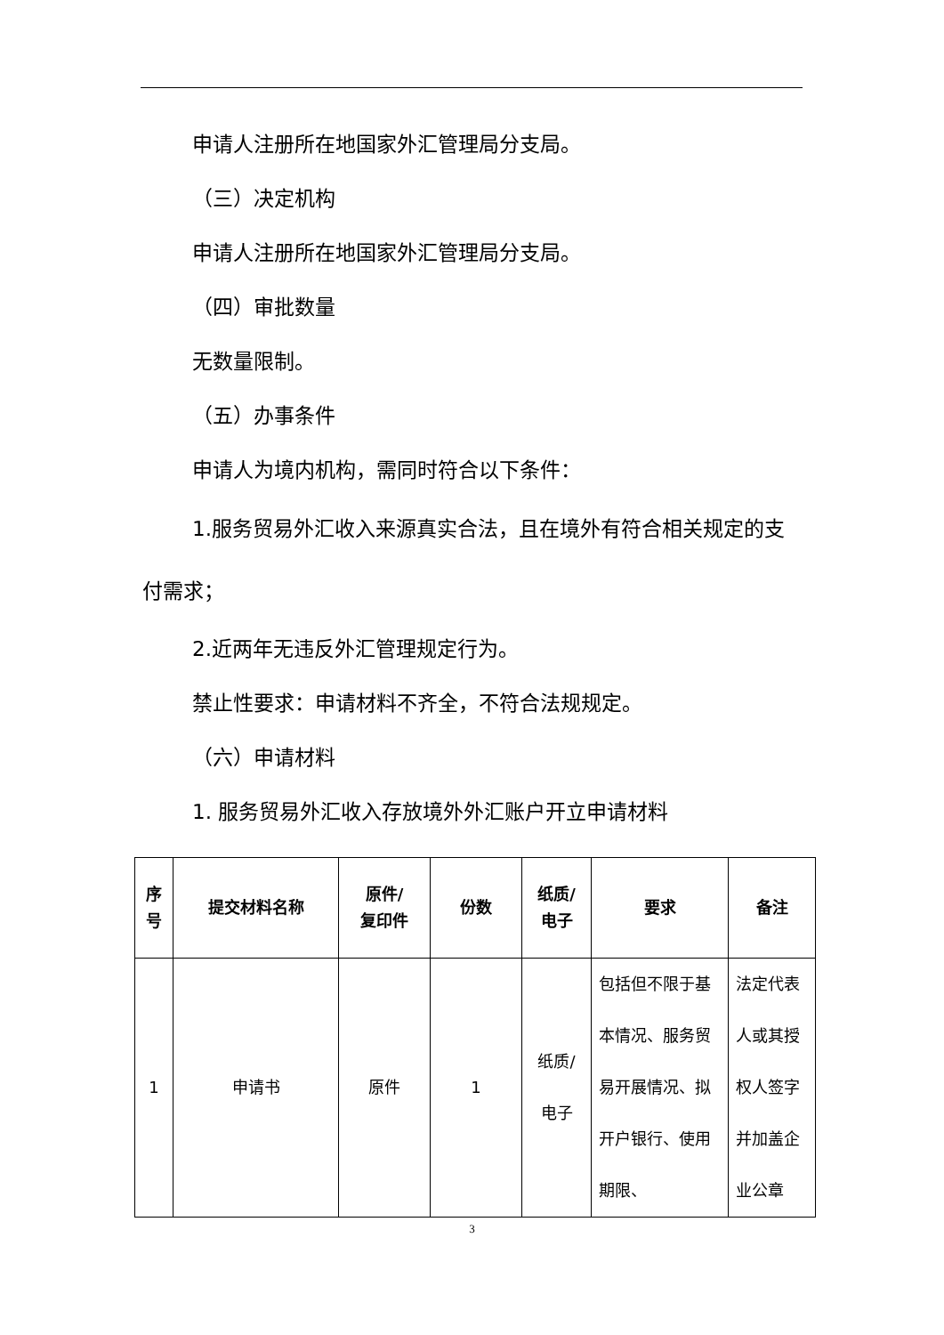申请人注册所在地国家外汇管理局分支局。
（三）决定机构
申请人注册所在地国家外汇管理局分支局。
（四）审批数量
无数量限制。
（五）办事条件
申请人为境内机构，需同时符合以下条件：
1.服务贸易外汇收入来源真实合法，且在境外有符合相关规定的支付需求；
2.近两年无违反外汇管理规定行为。
禁止性要求：申请材料不齐全，不符合法规规定。
（六）申请材料
1. 服务贸易外汇收入存放境外外汇账户开立申请材料
| 序 号 | 提交材料名称 | 原件/ 复印件 | 份数 | 纸质/ 电子 | 要求 | 备注 |
| --- | --- | --- | --- | --- | --- | --- |
| 1 | 申请书 | 原件 | 1 | 纸质/ 电子 | 包括但不限于基本情况、服务贸易开展情况、拟开户银行、使用期限、 | 法定代表人或其授权人签字并加盖企业公章 |
3